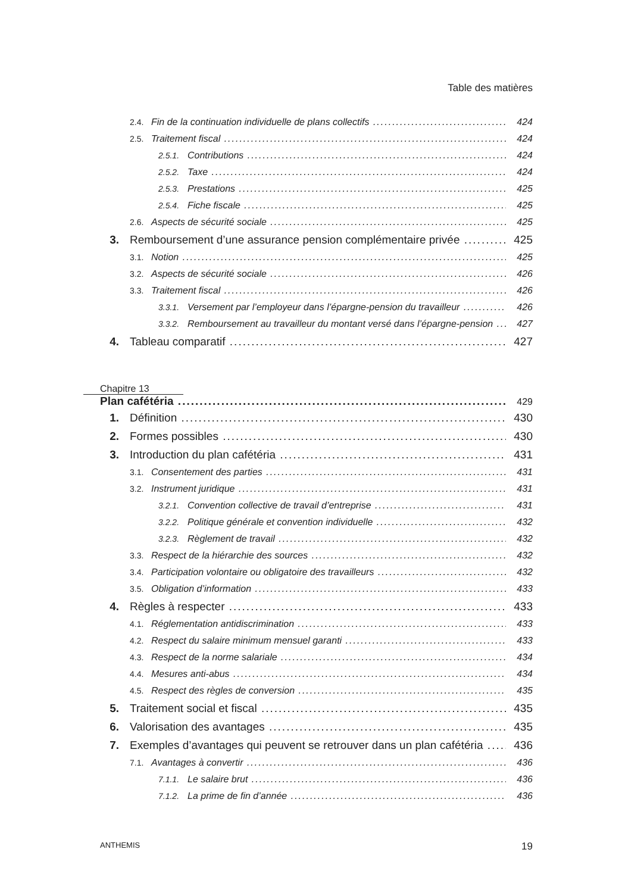Table des matières
2.4. Fin de la continuation individuelle de plans collectifs 424
2.5. Traitement fiscal 424
2.5.1. Contributions 424
2.5.2. Taxe 424
2.5.3. Prestations 425
2.5.4. Fiche fiscale 425
2.6. Aspects de sécurité sociale 425
3. Remboursement d’une assurance pension complémentaire privée 425
3.1. Notion 425
3.2. Aspects de sécurité sociale 426
3.3. Traitement fiscal 426
3.3.1. Versement par l’employeur dans l’épargne-pension du travailleur 426
3.3.2. Remboursement au travailleur du montant versé dans l’épargne-pension 427
4. Tableau comparatif 427
Chapitre 13
Plan cafétéria 429
1. Définition 430
2. Formes possibles 430
3. Introduction du plan cafétéria 431
3.1. Consentement des parties 431
3.2. Instrument juridique 431
3.2.1. Convention collective de travail d’entreprise 431
3.2.2. Politique générale et convention individuelle 432
3.2.3. Règlement de travail 432
3.3. Respect de la hiérarchie des sources 432
3.4. Participation volontaire ou obligatoire des travailleurs 432
3.5. Obligation d’information 433
4. Règles à respecter 433
4.1. Réglementation antidiscrimination 433
4.2. Respect du salaire minimum mensuel garanti 433
4.3. Respect de la norme salariale 434
4.4. Mesures anti-abus 434
4.5. Respect des règles de conversion 435
5. Traitement social et fiscal 435
6. Valorisation des avantages 435
7. Exemples d’avantages qui peuvent se retrouver dans un plan cafétéria 436
7.1. Avantages à convertir 436
7.1.1. Le salaire brut 436
7.1.2. La prime de fin d’année 436
ANTHEMIS 19